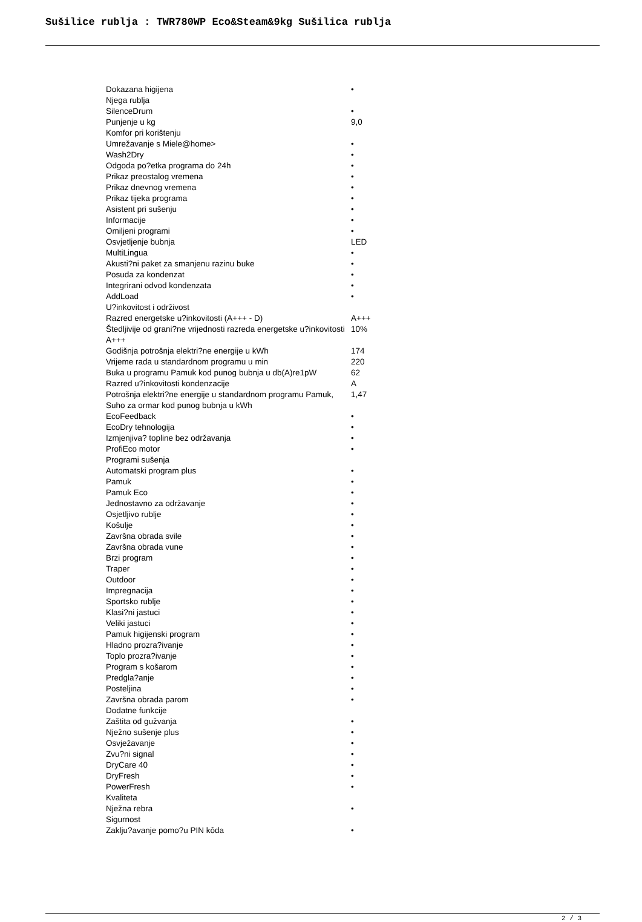Sušilice rublja : TWR780WP Eco&Steam&9kg Sušilica rublja
| Dokazana higijena | • |
| Njega rublja | |
| SilenceDrum | • |
| Punjenje u kg | 9,0 |
| Komfor pri korištenju | |
| Umrežavanje s Miele@home> | • |
| Wash2Dry | • |
| Odgoda po?etka programa do 24h | • |
| Prikaz preostalog vremena | • |
| Prikaz dnevnog vremena | • |
| Prikaz tijeka programa | • |
| Asistent pri sušenju | • |
| Informacije | • |
| Omiljeni programi | • |
| Osvjetljenje bubnja | LED |
| MultiLingua | • |
| Akusti?ni paket za smanjenu razinu buke | • |
| Posuda za kondenzat | • |
| Integrirani odvod kondenzata | • |
| AddLoad | • |
| U?inkovitost i održivost | |
| Razred energetske u?inkovitosti (A+++ - D) | A+++ |
| Štedljivije od grani?ne vrijednosti razreda energetske u?inkovitosti A+++ | 10% |
| Godišnja potrošnja elektri?ne energije u kWh | 174 |
| Vrijeme rada u standardnom programu u min | 220 |
| Buka u programu Pamuk kod punog bubnja u db(A)re1pW | 62 |
| Razred u?inkovitosti kondenzacije | A |
| Potrošnja elektri?ne energije u standardnom programu Pamuk, Suho za ormar kod punog bubnja u kWh | 1,47 |
| EcoFeedback | • |
| EcoDry tehnologija | • |
| Izmjenjiva? topline bez održavanja | • |
| ProfiEco motor | • |
| Programi sušenja | |
| Automatski program plus | • |
| Pamuk | • |
| Pamuk Eco | • |
| Jednostavno za održavanje | • |
| Osjetljivo rublje | • |
| Košulje | • |
| Završna obrada svile | • |
| Završna obrada vune | • |
| Brzi program | • |
| Traper | • |
| Outdoor | • |
| Impregnacija | • |
| Sportsko rublje | • |
| Klasi?ni jastuci | • |
| Veliki jastuci | • |
| Pamuk higijenski program | • |
| Hladno prozra?ivanje | • |
| Toplo prozra?ivanje | • |
| Program s košarom | • |
| Predgla?anje | • |
| Posteljina | • |
| Završna obrada parom | • |
| Dodatne funkcije | |
| Zaštita od gužvanja | • |
| Nježno sušenje plus | • |
| Osvježavanje | • |
| Zvu?ni signal | • |
| DryCare 40 | • |
| DryFresh | • |
| PowerFresh | • |
| Kvaliteta | |
| Nježna rebra | • |
| Sigurnost | |
| Zaklju?avanje pomo?u PIN kôda | • |
2 / 3